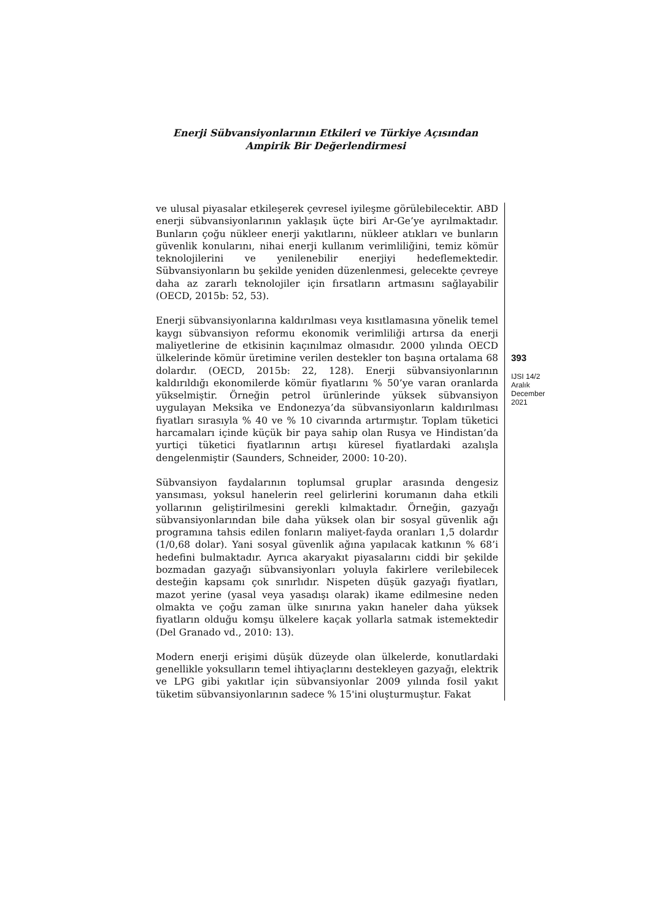Enerji Sübvansiyonlarının Etkileri ve Türkiye Açısından
Ampirik Bir Değerlendirmesi
ve ulusal piyasalar etkileşerek çevresel iyileşme görülebilecektir. ABD enerji sübvansiyonlarının yaklaşık üçte biri Ar-Ge’ye ayrılmaktadır. Bunların çoğu nükleer enerji yakıtlarını, nükleer atıkları ve bunların güvenlik konularını, nihai enerji kullanım verimliliğini, temiz kömür teknolojilerini ve yenilenebilir enerjiyi hedeflemektedir. Sübvansiyonların bu şekilde yeniden düzenlenmesi, gelecekte çevreye daha az zararlı teknolojiler için fırsatların artmasını sağlayabilir (OECD, 2015b: 52, 53).
Enerji sübvansiyonlarına kaldırılması veya kısıtlamasına yönelik temel kaygı sübvansiyon reformu ekonomik verimliliği artırsa da enerji maliyetlerine de etkisinin kaçınılmaz olmasıdır. 2000 yılında OECD ülkelerinde kömür üretimine verilen destekler ton başına ortalama 68 dolardır. (OECD, 2015b: 22, 128). Enerji sübvansiyonlarının kaldırıldığı ekonomilerde kömür fiyatlarını % 50’ye varan oranlarda yükselmiştir. Örneğin petrol ürünlerinde yüksek sübvansiyon uygulayan Meksika ve Endonezya’da sübvansiyonların kaldırılması fiyatları sırasıyla % 40 ve % 10 civarında artırmıştır. Toplam tüketici harcamaları içinde küçük bir paya sahip olan Rusya ve Hindistan’da yurtiçi tüketici fiyatlarının artışı küresel fiyatlardaki azalışla dengelenmiştir (Saunders, Schneider, 2000: 10-20).
Sübvansiyon faydalarının toplumsal gruplar arasında dengesiz yansıması, yoksul hanelerin reel gelirlerini korumanın daha etkili yollarının geliştirilmesini gerekli kılmaktadır. Örneğin, gazyağı sübvansiyonlarından bile daha yüksek olan bir sosyal güvenlik ağı programına tahsis edilen fonların maliyet-fayda oranları 1,5 dolardır (1/0,68 dolar). Yani sosyal güvenlik ağına yapılacak katkının % 68’i hedefini bulmaktadır. Ayrıca akaryakıt piyasalarını ciddi bir şekilde bozmadan gazyağı sübvansiyonları yoluyla fakirlere verilebilecek desteğin kapsamı çok sınırlıdır. Nispeten düşük gazyağı fiyatları, mazot yerine (yasal veya yasadışı olarak) ikame edilmesine neden olmakta ve çoğu zaman ülke sınırına yakın haneler daha yüksek fiyatların olduğu komşu ülkelere kaçak yollarla satmak istemektedir (Del Granado vd., 2010: 13).
Modern enerji erişimi düşük düzeyde olan ülkelerde, konutlardaki genellikle yoksulların temel ihtiyaçlarını destekleyen gazyağı, elektrik ve LPG gibi yakıtlar için sübvansiyonlar 2009 yılında fosil yakıt tüketim sübvansiyonlarının sadece % 15'ini oluşturmuştur. Fakat
393
IJSI 14/2
Aralık
December
2021